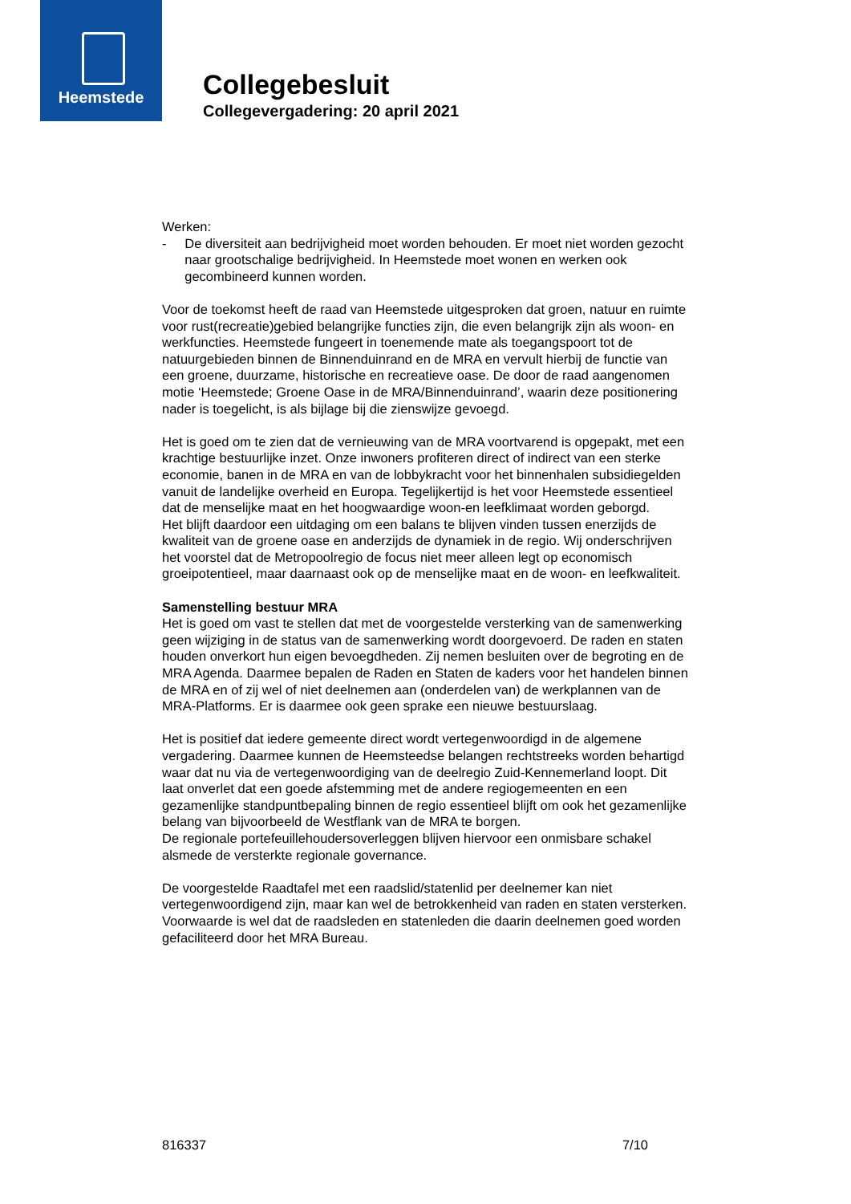Heemstede
Collegebesluit
Collegevergadering: 20 april 2021
Werken:
- De diversiteit aan bedrijvigheid moet worden behouden. Er moet niet worden gezocht naar grootschalige bedrijvigheid. In Heemstede moet wonen en werken ook gecombineerd kunnen worden.
Voor de toekomst heeft de raad van Heemstede uitgesproken dat groen, natuur en ruimte voor rust(recreatie)gebied belangrijke functies zijn, die even belangrijk zijn als woon- en werkfuncties. Heemstede fungeert in toenemende mate als toegangspoort tot de natuurgebieden binnen de Binnenduinrand en de MRA en vervult hierbij de functie van een groene, duurzame, historische en recreatieve oase. De door de raad aangenomen motie ‘Heemstede; Groene Oase in de MRA/Binnenduinrand’, waarin deze positionering nader is toegelicht, is als bijlage bij die zienswijze gevoegd.
Het is goed om te zien dat de vernieuwing van de MRA voortvarend is opgepakt, met een krachtige bestuurlijke inzet. Onze inwoners profiteren direct of indirect van een sterke economie, banen in de MRA en van de lobbykracht voor het binnenhalen subsidiegelden vanuit de landelijke overheid en Europa. Tegelijkertijd is het voor Heemstede essentieel dat de menselijke maat en het hoogwaardige woon-en leefklimaat worden geborgd.
Het blijft daardoor een uitdaging om een balans te blijven vinden tussen enerzijds de kwaliteit van de groene oase en anderzijds de dynamiek in de regio. Wij onderschrijven het voorstel dat de Metropoolregio de focus niet meer alleen legt op economisch groeipotentieel, maar daarnaast ook op de menselijke maat en de woon- en leefkwaliteit.
Samenstelling bestuur MRA
Het is goed om vast te stellen dat met de voorgestelde versterking van de samenwerking geen wijziging in de status van de samenwerking wordt doorgevoerd. De raden en staten houden onverkort hun eigen bevoegdheden. Zij nemen besluiten over de begroting en de MRA Agenda. Daarmee bepalen de Raden en Staten de kaders voor het handelen binnen de MRA en of zij wel of niet deelnemen aan (onderdelen van) de werkplannen van de MRA-Platforms. Er is daarmee ook geen sprake een nieuwe bestuurslaag.
Het is positief dat iedere gemeente direct wordt vertegenwoordigd in de algemene vergadering. Daarmee kunnen de Heemsteedse belangen rechtstreeks worden behartigd waar dat nu via de vertegenwoordiging van de deelregio Zuid-Kennemerland loopt. Dit laat onverlet dat een goede afstemming met de andere regiogemeenten en een gezamenlijke standpuntbepaling binnen de regio essentieel blijft om ook het gezamenlijke belang van bijvoorbeeld de Westflank van de MRA te borgen.
De regionale portefeuillehoudersoverleggen blijven hiervoor een onmisbare schakel alsmede de versterkte regionale governance.
De voorgestelde Raadtafel met een raadslid/statenlid per deelnemer kan niet vertegenwoordigend zijn, maar kan wel de betrokkenheid van raden en staten versterken. Voorwaarde is wel dat de raadsleden en statenleden die daarin deelnemen goed worden gefaciliteerd door het MRA Bureau.
816337 7/10